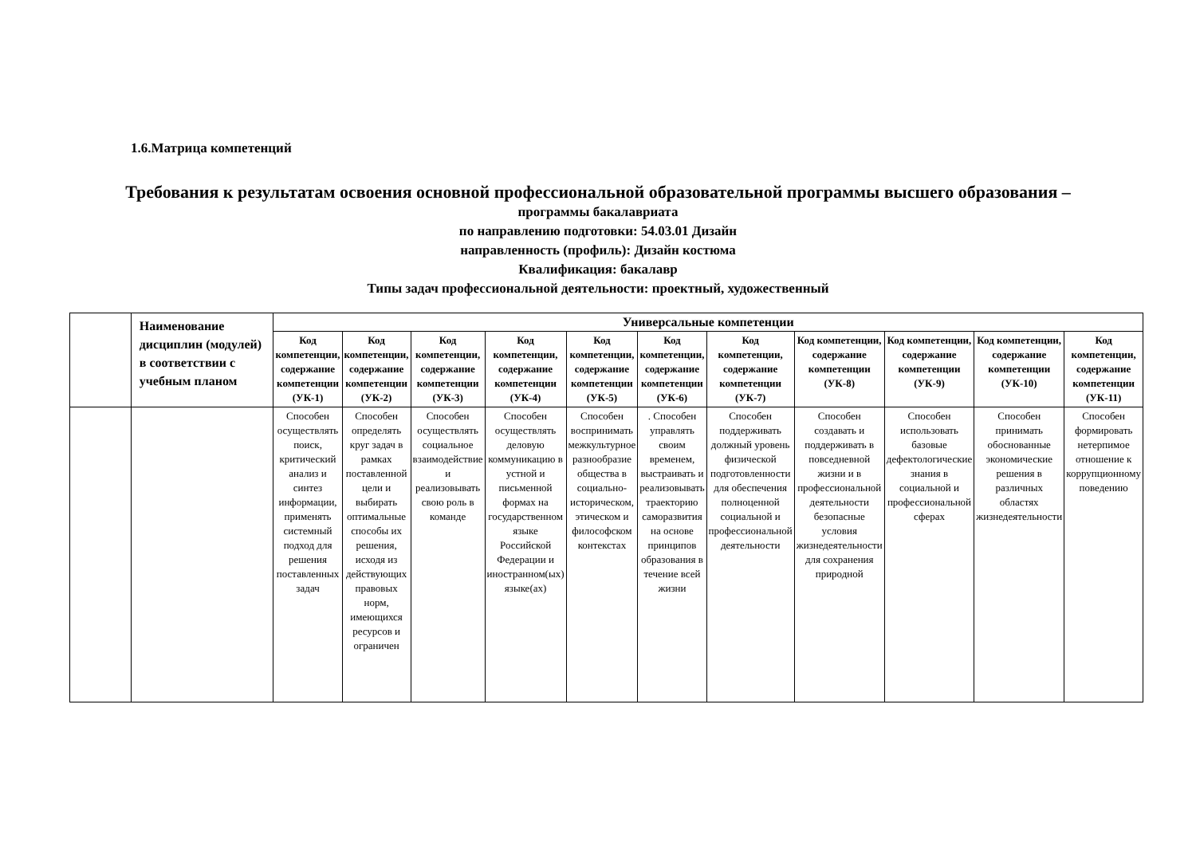1.6.Матрица компетенций
Требования к результатам освоения основной профессиональной образовательной программы высшего образования –
программы бакалавриата
по направлению подготовки: 54.03.01 Дизайн
направленность (профиль): Дизайн костюма
Квалификация: бакалавр
Типы задач профессиональной деятельности: проектный, художественный
| | Наименование дисциплин (модулей) в соответствии с учебным планом | Универсальные компетенции | | | | | | | | | | |
| --- | --- | --- | --- | --- | --- | --- | --- | --- | --- | --- | --- | --- |
| | | Код компетенции, содержание компетенции (УК-1) | Код компетенции, содержание компетенции (УК-2) | Код компетенции, содержание компетенции (УК-3) | Код компетенции, содержание компетенции (УК-4) | Код компетенции, содержание компетенции (УК-5) | Код компетенции, содержание компетенции (УК-6) | Код компетенции, содержание компетенции (УК-7) | Код компетенции, содержание компетенции (УК-8) | Код компетенции, содержание компетенции (УК-9) | Код компетенции, содержание компетенции (УК-10) | Код компетенции, содержание компетенции (УК-11) |
| | | Способен осуществлять поиск, критический анализ и синтез информации, применять системный подход для решения поставленных задач | Способен определять круг задач в рамках поставленной цели и выбирать оптимальные способы их решения, исходя из действующих правовых норм, имеющихся ресурсов и ограничен | Способен осуществлять социальное взаимодействие и реализовывать свою роль в команде | Способен осуществлять деловую коммуникацию в устной и письменной формах на государственном языке Российской Федерации и иностранном(ых) языке(ах) | Способен воспринимать межкультурное разнообразие общества в социально-историческом, этическом и философском контекстах | . Способен управлять своим временем, выстраивать и реализовывать траекторию саморазвития на основе принципов образования в течение всей жизни | Способен поддерживать должный уровень физической подготовленности для обеспечения полноценной социальной и профессиональной деятельности | Способен создавать и поддерживать в повседневной жизни и в профессиональной деятельности безопасные условия жизнедеятельности для сохранения природной | Способен использовать базовые дефектологические знания в социальной и профессиональной сферах | Способен принимать обоснованные экономические решения в различных областях жизнедеятельности | Способен формировать нетерпимое отношение к коррупционному поведению |